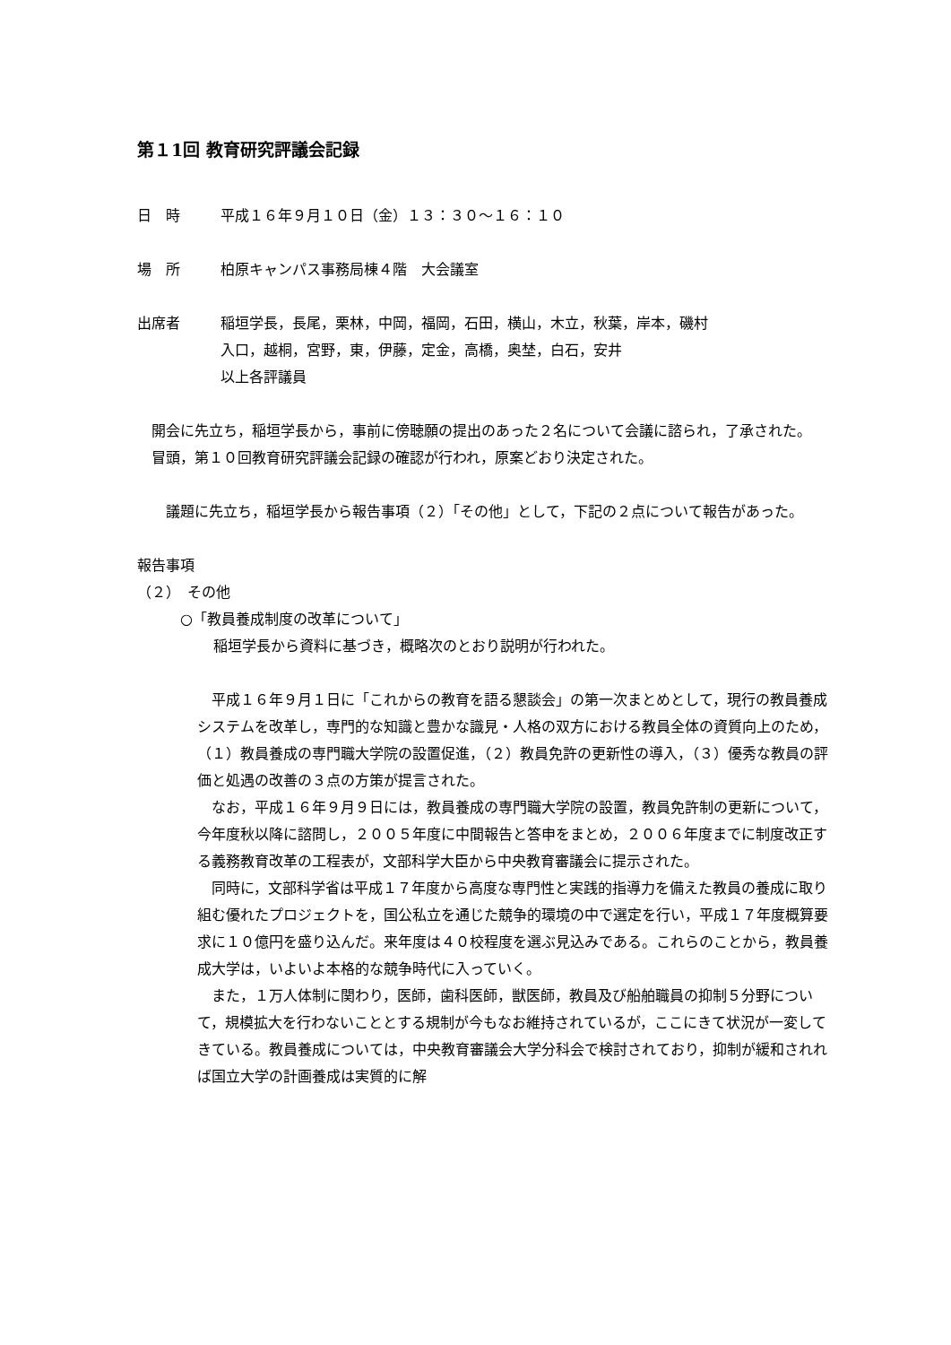第１1回 教育研究評議会記録
日　時 平成１６年９月１０日（金）１３：３０～１６：１０
場　所 柏原キャンパス事務局棟４階　大会議室
出席者 稲垣学長，長尾，栗林，中岡，福岡，石田，横山，木立，秋葉，岸本，磯村
入口，越桐，宮野，東，伊藤，定金，高橋，奥埜，白石，安井
以上各評議員
　開会に先立ち，稲垣学長から，事前に傍聴願の提出のあった２名について会議に諮られ，了承された。
　冒頭，第１０回教育研究評議会記録の確認が行われ，原案どおり決定された。
　議題に先立ち，稲垣学長から報告事項（２）「その他」として，下記の２点について報告があった。
報告事項
（２）　その他
○「教員養成制度の改革について」
稲垣学長から資料に基づき，概略次のとおり説明が行われた。
　平成１６年９月１日に「これからの教育を語る懇談会」の第一次まとめとして，現行の教員養成システムを改革し，専門的な知識と豊かな識見・人格の双方における教員全体の資質向上のため，（１）教員養成の専門職大学院の設置促進，（２）教員免許の更新性の導入，（３）優秀な教員の評価と処遇の改善の３点の方策が提言された。
　なお，平成１６年９月９日には，教員養成の専門職大学院の設置，教員免許制の更新について，今年度秋以降に諮問し，２００５年度に中間報告と答申をまとめ，２００６年度までに制度改正する義務教育改革の工程表が，文部科学大臣から中央教育審議会に提示された。
　同時に，文部科学省は平成１７年度から高度な専門性と実践的指導力を備えた教員の養成に取り組む優れたプロジェクトを，国公私立を通じた競争的環境の中で選定を行い，平成１７年度概算要求に１０億円を盛り込んだ。来年度は４０校程度を選ぶ見込みである。これらのことから，教員養成大学は，いよいよ本格的な競争時代に入っていく。
　また，１万人体制に関わり，医師，歯科医師，獣医師，教員及び船舶職員の抑制５分野について，規模拡大を行わないこととする規制が今もなお維持されているが，ここにきて状況が一変してきている。教員養成については，中央教育審議会大学分科会で検討されており，抑制が緩和されれば国立大学の計画養成は実質的に解